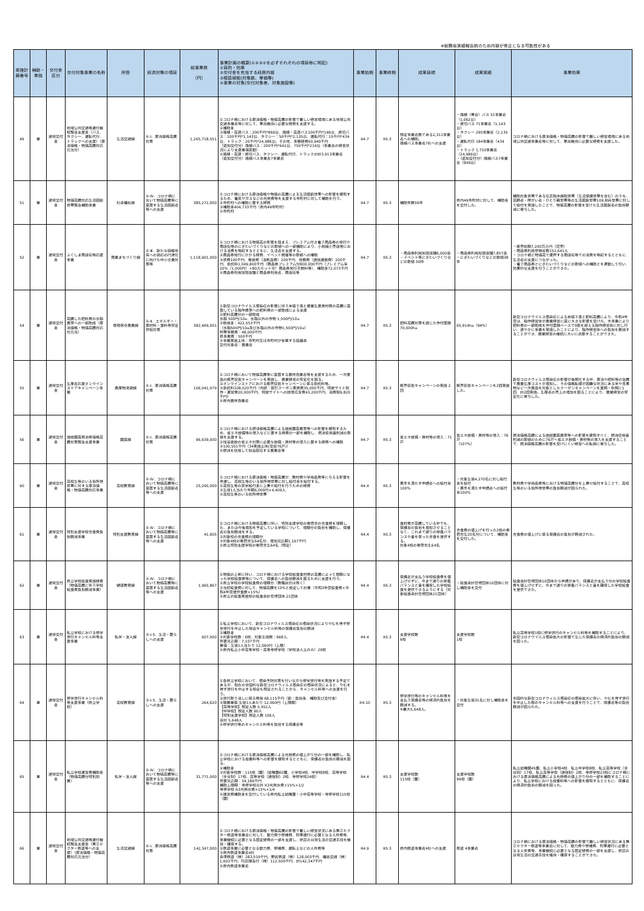※総務省実績報告前のため内容が修正となる可能性がある
| 実施計画番号 | 補助・単独 | 交付金区分 | 交付対象事業の名称 | 所管 | 経済対策の項目 | 総事業費 （円） | 事業計画の概要(①②③④を必ずそれぞれの項目毎に明記) ①目的・効果 ②交付金を充当する経費内容 ③積算根拠(対象数、単価等) ④事業の対象(交付対象者、対象施設等) | 事業始期 | 事業終期 | 成果目標 | 成果実績 | 事業効果 |
| --- | --- | --- | --- | --- | --- | --- | --- | --- | --- | --- | --- | --- |
| 49 | 単 | 通常交付金 | 地域公共交通等運行継続緊急支援金（バス、タクシー、運転代行、トラックへの支援）（原油価格・物価高騰対応充当分） | 生活交通課 | ④-Ⅰ．原油価格高騰対策 | 1,265,718,551 | ①コロナ禍における原油価格・物価高騰の影響で厳しい経営環境にある地域公共交通事業者等に対して、車両維持に必要な経費を支援する。 ②補助金 ③路線・高速バス：200千円*866台、路線・高速バス100千円*196台、貸切バス：100千円*1,143台、タクシー：50千円*2,135台、運転代行：15千円*434台、トラック：20千円*24,986台。その他、事務経費60,940千円 （追加交付分）路線バス：200千円*642台、750千円*214台（事業者の経営状況により支援単価変動） ④路線・高速・貸切バス、タクシー、運転代行、トラックの計3,913事業者 （追加交付分）路線バス事業者7事業者 | R4.7 | R5.3 | 想定事業者数である2,311事業者への補助。 路線バス事業者7社への支援 | ・路線（乗合）バス 51事業者（1,062台） ・貸切バス 71事業者（1,143台） ・タクシー 295事業者（2,135台） ・運転代行 184事業者（434台） ・トラック 1,710事業者（24,986台） ・（追加交付分）路線バス7事業者（849台） | コロナ禍における原油価格・物価高騰の影響で厳しい経営環境にある地域公共交通事業者等に対して、車両維持に必要な経費を支援した。 |
| 51 | 単 | 通常交付金 | 物価高騰対応生活困窮世帯緊急補助事業 | 社会福祉課 | ④-Ⅳ．コロナ禍において物価高騰等に直面する生活困窮者等への支援 | 385,272,000 | ①コロナ禍における原油価格や物価の高騰による生活困窮世帯への影響を緩和するため、電気やガスなどの光熱費等を支援する市町村に対して補助を行う。 ②市町村への補助に要する経費 ③補助金404,733千円（県内49市町村） ④市町村 | R4.7 | R5.3 | 補助件数59件 | 県内49市町村に対して、補助金を交付した。 | 補助対象世帯である住民税非課税世帯（生活保護世帯を含む）のうち、高齢者・障がい者・ひとり親世帯等の生活困窮世帯109,896世帯に対して給付を実施したことで、物価高騰の影響を受けた生活困窮者の負担軽減に寄与した。 |
| 52 | 単 | 通常交付金 | ふくしま商店街等応援事業 | 商業まちづくり課 | ④-Ⅲ．新たな価格体系への適応の円滑化に向けた中小企業対策等 | 1,118,901,000 | ①コロナ禍における物価高の影響を踏まえ、プレミアム付き電子商品券の発行や商店街等のにぎわいづくりなどの取組への一部補助により、小規模小売店等における消費を喚起するとともに、生活者を支援する。 ②商品券発行にかかる経費、イベント開催等の取組への補助 ③旅費100千円、需用費（消耗品費）200千円、役務費（通信運搬費）200千円、委託料1,049,800千円（商品券プレミアム分800,000千円（プレミアム率20%（1,000円）×80万セット分）商品券発行手数料等）、補助金72,073千円 ④商品券利用加盟店舗と商品券利用者、商店街等 | R4.7 | R5.3 | ・商品券利用加盟店舗6,000店 ・イベント等にぎわいづくりなどの取組 50件 | ・商品券利用加盟店舗7,857店 ・にぎわいづくりなどの取組38件 | ・販売総額7,200百万円（完売） ・商品券利用登録者数152,641人 ・コロナ禍と物価高で疲弊する商店街等での消費を喚起するとともに、生活者の支援につながった。 ・電子商品券とにぎわいづくりなどの取組への補助とを連動して行い、効果的な支援を行うことができた。 |
| 54 | 単 | 通常交付金 | 高騰した肥料費の水稲農家への一部助成（原油価格・物価高騰対応分充当） | 環境保全農業課 | ④-Ⅱ．エネルギー・原材料・食料等安定供給対策 | 382,469,001 | ①新型コロナウイルス感染症の影響に伴う米価下落と農業生産資材費の高騰に直面している稲作農家への肥料費の一部助成による支援 ②肥料高騰分の一部助成 水稲 500円/10a、水稲以外の作物 1,500円/10a ③助成金：422,553千円 （水稲500円/10a及び水稲以外の作物1,500円/10a） 附帯事務費：48,000千円 県事業費：500千円 ④事業実施主体：市町村又は市町村が参画する協議会 交付対象者：農業者 | R4.7 | R5.3 | 肥料高騰対策を講じた作付面積 70,000ha | 65,914ha（94%） | 新型コロナウイルス感染症による米価下落と肥料高騰により、令和4年度は、稲作経営体が農業経営に直に大きな影響を受けた。本事業により肥料費の一部助成を作付面積ベースで9割を超える稲作経営体に対し行い、速やかに事業を実施したことにより、稲作経営体への負担を軽減することができ、農業経営の継続に大いに貢献することができた。 |
| 55 | 単 | 通常交付金 | 生産者応援オンラインストアキャンペーン事業 | 農産物流通課 | ④-Ⅰ．原油価格高騰対策 | 106,041,079 | ①コロナ禍において物価高騰等に直面する農林漁業者等を支援するため、一次産品の販売促進キャンペーンを実施し、農業経営の安定化を図る。 ②オンラインストアにおける販売促進キャンペーンに係る委託料等。 ③委託料108,020千円（内訳：割引クーポン原資費35,000千円、特設サイト制作・運営費20,000千円、特設サイトへの誘導広告費43,200千円、消費税9,820千円） ④県内農林漁業者 | R4.7 | R5.3 | 販売促進キャンペーンの実施 2回 | 販売促進キャンペーンを2回実施した。 | 新型コロナウィルス感染症の影響が長期化する中、原油や肥料等の急騰で農業生産コストが増加し、その価格転嫁が困難な状況にある米や青果物など一次産品を対象としたクーポンキャンペーンを夏期・秋期に1回、計2回実施。生産者の売上の増加を図ることにより、農業経営の安定化に寄与した。 |
| 56 | 単 | 通常交付金 | 施設園芸燃油等価格高騰対策緊急支援事業 | 園芸課 | ④-Ⅰ．原油価格高騰対策 | 96,639,000 | ①コロナ禍における燃油価格高騰による施設園芸農家等への影響を緩和するため、省エネ設備等の導入などに要する経費の一部を補助し、燃油使用量削減の取組を支援する。 ②加温施設の省エネ対策に必要な設備・資材等の導入に要する経費への補助 ③100,501千円（34実施主体(受益76戸)） ④燃油を使用して加温栽培する農業者等 | R4.7 | R5.3 | 省エネ設備・資材等の導入：71戸 | 省エネ設備・資材等の導入：76戸 （107%） | 燃油価格高騰による施設園芸農家等への影響を緩和すべく、燃油使用量削減の取組のために76戸へ省エネ設備・資材等の導入を支援することで、燃油価格高騰の影響を受けにくい経営への転換に寄与した。 |
| 60 | 単 | 通常交付金 | 高校生等のいる低所得世帯に対する原油価格・物価高騰対応事業 | 高校教育課 | ④-Ⅳ．コロナ禍において物価高騰等に直面する生活困窮者等への支援 | 25,290,000 | ①コロナ禍における原油価格・物価高騰が、教材費や学用品費等に与える影響を考慮し、高校生等のいる低所得世帯に対し給付金を給付する。 ②高校生等の奨学給付金に上乗せ給付を行うための経費 ③生徒1人当たり年額6,000円×4,409人 ④高校生等のいる低所得世帯 | R4.4 | R5.3 | 基準を満たす申請者への給付率100% | ・対象生徒4,270名に対し給付金を給付 ・基準を満たす申請者への給付率100% | 教材費や学用品費等における物価高騰分を上乗せ給付することで、高校生等のいる低所得世帯の負担軽減が図られた。 |
| 61 | 単 | 通常交付金 | 特別支援学校舎食費負担軽減事業 | 特別支援教育課 | ④-Ⅳ．コロナ禍において物価高騰等に直面する生活困窮者等への支援 | 41,605 | ①コロナ禍における物価高騰に伴い、特別支援学校の寄宿舎の舎食費を増額した、または今後増加を予定している学校について、増額分の負担を補助し、保護者の負担軽減をする。 ②対象校の舎食費の増額分 ③対象4校の寄宿舎生64名分、増加見込額1,167千円 ④県立特別支援学校の寄宿舎生64名（想定） | R4.4 | R5.3 | 食材費が高騰している中でも、保護者の負担を増加させることなく、これまで通りの栄養バランスや量を保った舎食を提供する。 対象4校の寄宿舎生64名 | 舎食費の値上げを行った2校の寄宿舎生20名分について、補助金を交付した。 | 舎食費の値上げに係る保護者の負担が軽減された。 |
| 62 | 単 | 通常交付金 | 県立学校給食実施経費（物価高騰に伴う学校給食費負担軽減事業） | 健康教育課 | ④-Ⅳ．コロナ禍において物価高騰等に直面する生活困窮者等への支援 | 1,965,867 | ①物価の上昇に伴い、コロナ禍における学校給食食材費の高騰によって増額になった学校給食費等について、保護者への負担軽減を図るために支援を行う。 ②県立学校の学校給食費の増額分（教職員分は除く） ③当初給食費に対して、物価高騰を15%と設定して計算（令和3年度給食費×令和4年度提供食数×15%） ④県立の給食実施校の給食会計管理団体 21団体 | R4.4 | R5.3 | 保護者が支払う学校給食費を値上げせずに、今まで通りの栄養バランスと量を確保した学校給食を提供できるようにする（対象給食会計管理団体21団体） | ・給食会計管理団体10団体に対し補助金を交付 | 給食会計管理団体10団体から申請があり、保護者が支払う分の学校給食費を値上げせずに、今まで通りの栄養バランスと量を確保した学校給食を提供できた。 |
| 63 | 単 | 通常交付金 | 私立学校における修学旅行キャンセル料等支援事業 | 私学・法人課 | ③-Ⅰ-5．生活・暮らしへの支援 | 607,000 | ①私立学校において、新型コロナウィルス感染症の感染状況によりやむを得ず修学旅行を中止した場合キャンセル料等の保護者負担の軽減 ②補助金 ③対象学校数：6校、対象生徒数：668人、 所要見込額：7,107千円 単価：生徒1人当たり 12,060円（上限） ④県内私立小中高等学校・高等専修学校（学校法人立のみ）29校 | R4.4 | R5.3 | 支援学校数 6校 | 支援学校数 1校 | 私立高等学校1校に修学旅行のキャンセル料等を補助することにより、新型コロナウイルス感染拡大の影響で生じた保護者の経済的負担の軽減を図った。 |
| 64 | 単 | 通常交付金 | 修学旅行キャンセル料等支援事業（県立学校） | 高校教育課 | ③-Ⅰ-5．生活・暮らしへの支援 | 264,620 | ①各県立学校において、感染予防対策を行いながら修学旅行等を実施する予定であるが、現在の全国的な新型コロナウィルス感染症の感染状況によると、やむを得ず旅行を中止する場合も想定されることから、キャンセル料等への支援を行う。 ②旅行取り消しに係る費用 68,115千円（節：負担金、補助及び交付金） ③積算単価 生徒1人あたり 12,060円（上限額） 【高等学校】想定人数 5,452人 【中学校】想定人数 90人 【特別支援学校】想定人数 106人 合計 5,648人 ④修学旅行等のキャンセル料等を負担する保護者等 | R4.10 | R5.3 | 修学旅行等のキャンセル料等を支払う保護者等の経済的負担を軽減する。 ※最大5,648人。 | ・対象生徒31名に対し補助金を交付 | 全国的な新型コロナウィルス感染症の感染拡大に伴い、やむを得ず旅行を中止した際のキャンセル料等への支援を行うことで、保護者等の負担軽減が図られた。 |
| 65 | 単 | 通常交付金 | 私立学校運営費補助金（物価高騰分特別加算） | 私学・法人課 | ④-Ⅳ．コロナ禍において物価高騰等に直面する生活困窮者等への支援 | 31,771,000 | ①コロナ禍における原油価格高騰による光熱費の値上がり分の一部を補助し、私立学校における授業料等への影響を緩和するとともに、保護者の負担の軽減を図る。 ②補助金 ③対象学校数：115校（園）（幼稚園60園、小学校4校、中学校8校、高等学校（全日制）17校、高等学校（通信制）2校、専修学校24校） 所要見込額：34,186千円 補助上限額：専修学校以外 R3光熱水費×15%×1/2 専修学校 R3光熱水費×15%×1/4 ④運営費補助金を交付している県内私立幼稚園・小中高等学校・専修学校115校（園） | R4.4 | R5.3 | 支援学校数 115校（園） | 支援学校数 99校（園） | 私立幼稚園45園、私立小学校4校、私立中学校8校、私立高等学校（全日制）17校、私立高等学校（通信制）2校、専修学校23校にコロナ禍における原油価格高騰による光熱費の値上がり分の一部を補助することにより、私立学校における授業料等への影響を緩和するとともに、保護者の経済的負担の軽減を図った。 |
| 66 | 単 | 通常交付金 | 地域公共交通等運行継続緊急支援金（第三セクター鉄道等への支援）（原油価格・物価高騰対応充当分） | 生活交通課 | ④-Ⅰ．原油価格高騰対策 | 142,347,000 | ①コロナ禍における原油価格・物価高騰の影響で厳しい経営状況にある第三セクター鉄道等事業者に対して、動力費や修繕費、列車運行に必要となる人件費等、事業継続に必要となる固定経費の一部を支援し、県民の日常生活の交通手段を維持・確保する。 ②鉄道事業に必要となる動力費、修繕費、運転士などの人件費等 ③県内鉄道事業者4社 会津鉄道（株）283,519千円、野岩鉄道（株）128,003千円、福島交通（株）1,603千円、阿武隈急行（株）112,500千円、計142,347千円 ④県内鉄道事業者 | R4.9 | R5.3 | 県内鉄道事業者4社への支援 | 鉄道 4事業者 | コロナ禍における原油価格・物価高騰の影響で厳しい経営状況にある第三セクター鉄道等事業者に対して、動力費や修繕費、列車運行に必要となる人件費等、事業継続に必要となる固定経費の一部を支援し、県民の日常生活の交通手段を維持・確保することができた。 |